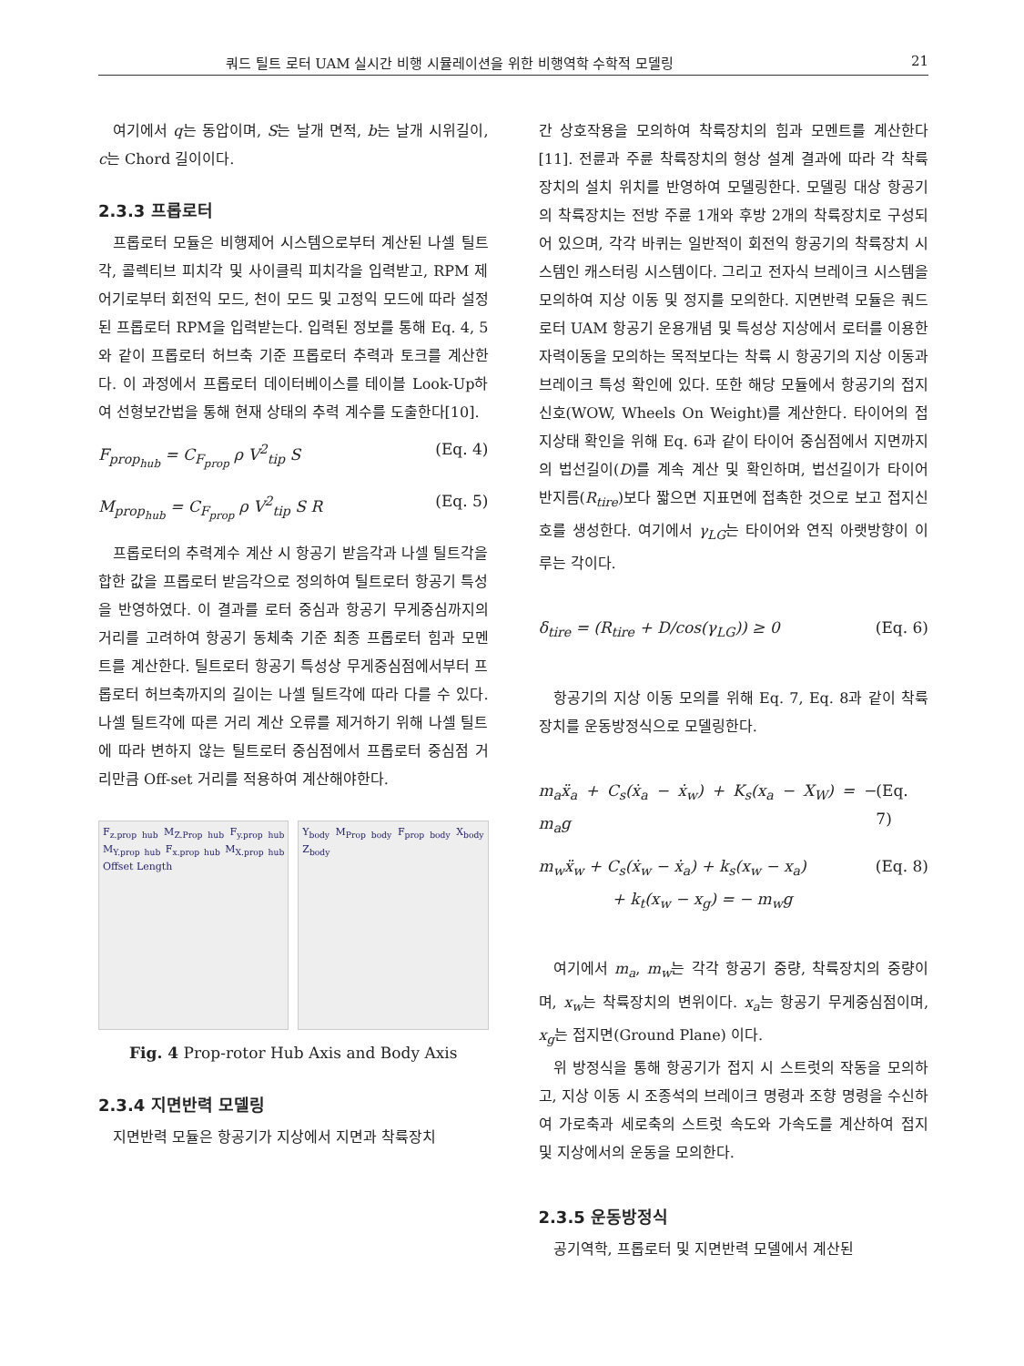쿼드 틸트 로터 UAM 실시간 비행 시뮬레이션을 위한 비행역학 수학적 모델링 21
여기에서 q는 동압이며, S는 날개 면적, b는 날개 시위길이, c는 Chord 길이이다.
2.3.3 프롭로터
프롭로터 모듈은 비행제어 시스템으로부터 계산된 나셀 틸트각, 콜렉티브 피치각 및 사이클릭 피치각을 입력받고, RPM 제어기로부터 회전익 모드, 천이 모드 및 고정익 모드에 따라 설정된 프롭로터 RPM을 입력받는다. 입력된 정보를 통해 Eq. 4, 5와 같이 프롭로터 허브축 기준 프롭로터 추력과 토크를 계산한다. 이 과정에서 프롭로터 데이터베이스를 테이블 Look-Up하여 선형보간법을 통해 현재 상태의 추력 계수를 도출한다[10].
F<sub>prop<sub>hub</sub></sub> = C<sub>F<sub>prop</sub></sub> ρ V<sup>2</sup><sub>tip</sub> S (Eq. 4)
M<sub>prop<sub>hub</sub></sub> = C<sub>F<sub>prop</sub></sub> ρ V<sup>2</sup><sub>tip</sub> S R (Eq. 5)
프롭로터의 추력계수 계산 시 항공기 받음각과 나셀 틸트각을 합한 값을 프롭로터 받음각으로 정의하여 틸트로터 항공기 특성을 반영하였다. 이 결과를 로터 중심과 항공기 무게중심까지의 거리를 고려하여 항공기 동체축 기준 최종 프롭로터 힘과 모멘트를 계산한다. 틸트로터 항공기 특성상 무게중심점에서부터 프롭로터 허브축까지의 길이는 나셀 틸트각에 따라 다를 수 있다. 나셀 틸트각에 따른 거리 계산 오류를 제거하기 위해 나셀 틸트에 따라 변하지 않는 틸트로터 중심점에서 프롭로터 중심점 거리만큼 Off-set 거리를 적용하여 계산해야한다.
F<sub>z.prop hub</sub> M<sub>Z.Prop hub</sub> F<sub>y.prop hub</sub> M<sub>Y.prop hub</sub> F<sub>x.prop hub</sub> M<sub>X.prop hub</sub> Offset Length
Y<sub>body</sub> M<sub>Prop body</sub> F<sub>prop body</sub> X<sub>body</sub> Z<sub>body</sub>
Fig. 4 Prop-rotor Hub Axis and Body Axis
2.3.4 지면반력 모델링
지면반력 모듈은 항공기가 지상에서 지면과 착륙장치
간 상호작용을 모의하여 착륙장치의 힘과 모멘트를 계산한다[11]. 전륜과 주륜 착륙장치의 형상 설계 결과에 따라 각 착륙장치의 설치 위치를 반영하여 모델링한다. 모델링 대상 항공기의 착륙장치는 전방 주륜 1개와 후방 2개의 착륙장치로 구성되어 있으며, 각각 바퀴는 일반적이 회전익 항공기의 착륙장치 시스템인 캐스터링 시스템이다. 그리고 전자식 브레이크 시스템을 모의하여 지상 이동 및 정지를 모의한다. 지면반력 모듈은 쿼드로터 UAM 항공기 운용개념 및 특성상 지상에서 로터를 이용한 자력이동을 모의하는 목적보다는 착륙 시 항공기의 지상 이동과 브레이크 특성 확인에 있다. 또한 해당 모듈에서 항공기의 접지신호(WOW, Wheels On Weight)를 계산한다. 타이어의 접지상태 확인을 위해 Eq. 6과 같이 타이어 중심점에서 지면까지의 법선길이(D)를 계속 계산 및 확인하며, 법선길이가 타이어 반지름(R<sub>tire</sub>)보다 짧으면 지표면에 접촉한 것으로 보고 접지신호를 생성한다. 여기에서 γ<sub>LG</sub>는 타이어와 연직 아랫방향이 이루는 각이다.
δ<sub>tire</sub> = (R<sub>tire</sub> + D/cos(γ<sub>LG</sub>)) ≥ 0 (Eq. 6)
항공기의 지상 이동 모의를 위해 Eq. 7, Eq. 8과 같이 착륙장치를 운동방정식으로 모델링한다.
m<sub>a</sub>ẍ<sub>a</sub> + C<sub>s</sub>(ẋ<sub>a</sub> − ẋ<sub>w</sub>) + K<sub>s</sub>(x<sub>a</sub> − X<sub>W</sub>) = − m<sub>a</sub>g (Eq. 7)
m<sub>w</sub>ẍ<sub>w</sub> + C<sub>s</sub>(ẋ<sub>w</sub> − ẋ<sub>a</sub>) + k<sub>s</sub>(x<sub>w</sub> − x<sub>a</sub>)
+ k<sub>t</sub>(x<sub>w</sub> − x<sub>g</sub>) = − m<sub>w</sub>g (Eq. 8)
여기에서 m<sub>a</sub>, m<sub>w</sub>는 각각 항공기 중량, 착륙장치의 중량이며, x<sub>w</sub>는 착륙장치의 변위이다. x<sub>a</sub>는 항공기 무게중심점이며, x<sub>g</sub>는 접지면(Ground Plane) 이다.
위 방정식을 통해 항공기가 접지 시 스트럿의 작동을 모의하고, 지상 이동 시 조종석의 브레이크 명령과 조향 명령을 수신하여 가로축과 세로축의 스트럿 속도와 가속도를 계산하여 접지 및 지상에서의 운동을 모의한다.
2.3.5 운동방정식
공기역학, 프롭로터 및 지면반력 모델에서 계산된